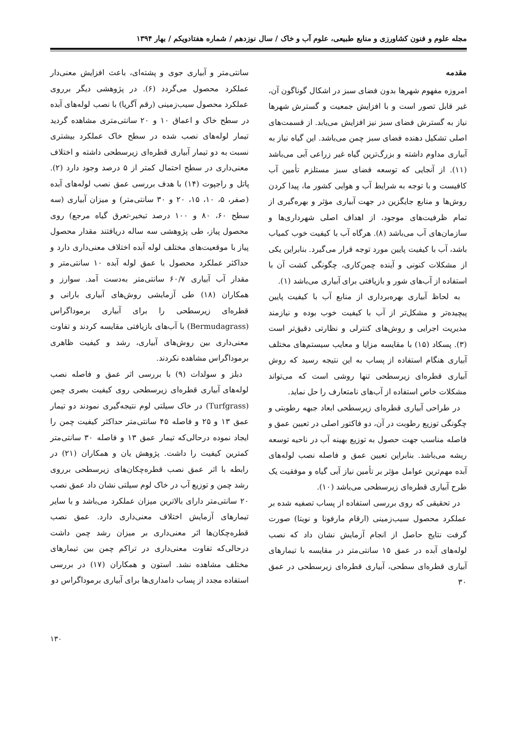مجله علوم و فنون کشاورزی و منابع طبیعی، علوم آب و خاک / سال نوزدهم / شماره هفتادویکم / بهار ۱۳۹۴
مقدمه
امروزه مفهوم شهرها بدون فضای سبز در اشکال گوناگون آن، غیر قابل تصور است و با افزایش جمعیت و گسترش شهرها نیاز به گسترش فضای سبز نیز افزایش می‌یابد. از قسمت‌های اصلی تشکیل دهنده فضای سبز چمن می‌باشد. این گیاه نیاز به آبیاری مداوم داشته و بزرگ‌ترین گیاه غیر زراعی آبی می‌باشد (۱۱). از آنجایی که توسعه فضای سبز مستلزم تأمین آب کافیست و با توجه به شرایط آب و هوایی کشور ما، پیدا کردن روش‌ها و منابع جایگزین در جهت آبیاری مؤثر و بهره‌گیری از تمام ظرفیت‌های موجود، از اهداف اصلی شهرداری‌ها و سازمان‌های آب می‌باشد (۸). هرگاه آب با کیفیت خوب کمیاب باشد، آب با کیفیت پایین مورد توجه قرار می‌گیرد. بنابراین یکی از مشکلات کنونی و آینده چمن‌کاری، چگونگی کشت آن با استفاده از آب‌های شور و بازیافتی برای آبیاری می‌باشد (۱).
به لحاظ آبیاری بهره‌برداری از منابع آب با کیفیت پایین پیچیده‌تر و مشکل‌تر از آب با کیفیت خوب بوده و نیازمند مدیریت اجرایی و روش‌های کنترلی و نظارتی دقیق‌تر است (۳). پسکاد (۱۵) با مقایسه مزایا و معایب سیستم‌های مختلف آبیاری هنگام استفاده از پساب به این نتیجه رسید که روش آبیاری قطره‌ای زیرسطحی تنها روشی است که می‌تواند مشکلات خاص استفاده از آب‌های نامتعارف را حل نماید.
در طراحی آبیاری قطره‌ای زیرسطحی ابعاد جبهه رطوبتی و چگونگی توزیع رطوبت در آن، دو فاکتور اصلی در تعیین عمق و فاصله مناسب جهت حصول به توزیع بهینه آب در ناحیه توسعه ریشه می‌باشد. بنابراین تعیین عمق و فاصله نصب لوله‌های آبده مهم‌ترین عوامل مؤثر بر تأمین نیاز آبی گیاه و موفقیت یک طرح آبیاری قطره‌ای زیرسطحی می‌باشد (۱۰).
در تحقیقی که روی بررسی استفاده از پساب تصفیه شده بر عملکرد محصول سیب‌زمینی (ارقام مارفونا و نویتا) صورت گرفت نتایج حاصل از انجام آزمایش نشان داد که نصب لوله‌های آبده در عمق ۱۵ سانتی‌متر در مقایسه با تیمارهای آبیاری قطره‌ای سطحی، آبیاری قطره‌ای زیرسطحی در عمق ۳۰
سانتی‌متر و آبیاری جوی و پشته‌ای، باعث افزایش معنی‌دار عملکرد محصول می‌گردد (۶). در پژوهشی دیگر برروی عملکرد محصول سیب‌زمینی (رقم آگریا) با نصب لوله‌های آبده در سطح خاک و اعماق ۱۰ و ۲۰ سانتی‌متری مشاهده گردید تیمار لوله‌های نصب شده در سطح خاک عملکرد بیشتری نسبت به دو تیمار آبیاری قطره‌ای زیرسطحی داشته و اختلاف معنی‌داری در سطح احتمال کمتر از ۵ درصد وجود دارد (۲). پاتل و راجپوت (۱۴) با هدف بررسی عمق نصب لوله‌های آبده (صفر، ۵، ۱۰، ۱۵، ۲۰ و ۳۰ سانتی‌متر) و میزان آبیاری (سه سطح ۶۰، ۸۰ و ۱۰۰ درصد تبخیر-تعرق گیاه مرجع) روی محصول پیاز، طی پژوهشی سه ساله دریافتند مقدار محصول پیاز با موقعیت‌های مختلف لوله آبده اختلاف معنی‌داری دارد و حداکثر عملکرد محصول با عمق لوله آبده ۱۰ سانتی‌متر و مقدار آب آبیاری ۶۰/۷ سانتی‌متر به‌دست آمد. سوارز و همکاران (۱۸) طی آزمایشی روش‌های آبیاری بارانی و قطره‌ای زیرسطحی را برای آبیاری برموداگراس (Bermudagrass) با آب‌های بازیافتی مقایسه کردند و تفاوت معنی‌داری بین روش‌های آبیاری، رشد و کیفیت ظاهری برموداگراس مشاهده نکردند.
دبلز و سولدات (۹) با بررسی اثر عمق و فاصله نصب لوله‌های آبیاری قطره‌ای زیرسطحی روی کیفیت بصری چمن (Turfgrass) در خاک سیلتی لوم نتیجه‌گیری نمودند دو تیمار عمق ۱۳ و ۲۵ و فاصله ۴۵ سانتی‌متر حداکثر کیفیت چمن را ایجاد نموده درحالی‌که تیمار عمق ۱۳ و فاصله ۳۰ سانتی‌متر کمترین کیفیت را داشت. پژوهش یان و همکاران (۲۱) در رابطه با اثر عمق نصب قطره‌چکان‌های زیرسطحی برروی رشد چمن و توزیع آب در خاک لوم سیلتی نشان داد عمق نصب ۲۰ سانتی‌متر دارای بالاترین میزان عملکرد می‌باشد و با سایر تیمارهای آزمایش اختلاف معنی‌داری دارد. عمق نصب قطره‌چکان‌ها اثر معنی‌داری بر میزان رشد چمن داشت درحالی‌که تفاوت معنی‌داری در تراکم چمن بین تیمارهای مختلف مشاهده نشد. استون و همکاران (۱۷) در بررسی استفاده مجدد از پساب دامداری‌ها برای آبیاری برموداگراس دو
۱۳۰